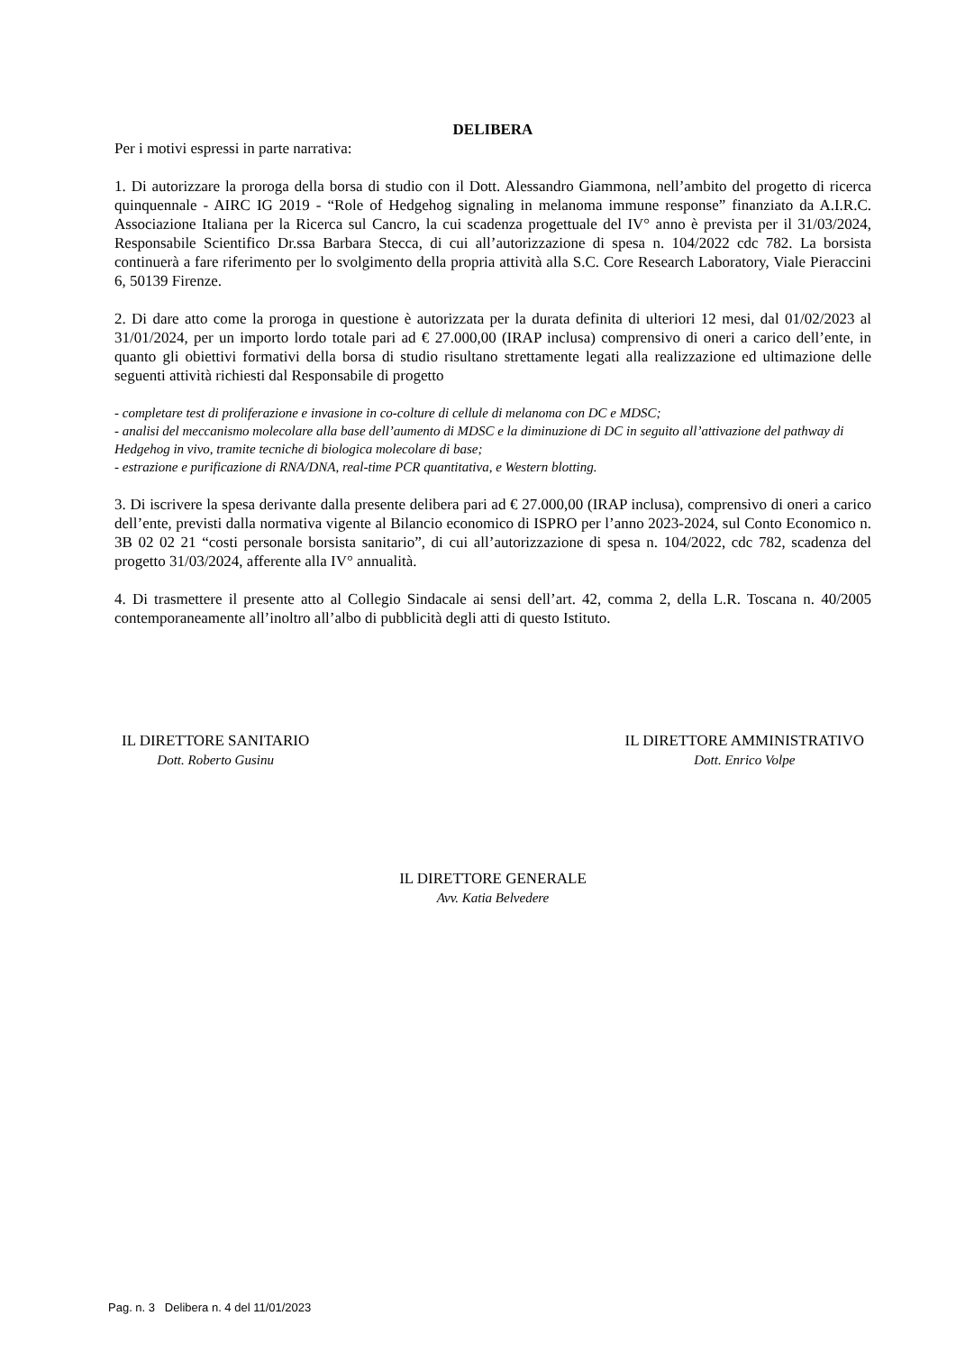DELIBERA
Per i motivi espressi in parte narrativa:
1. Di autorizzare la proroga della borsa di studio con il Dott. Alessandro Giammona, nell’ambito del progetto di ricerca quinquennale - AIRC IG 2019 - “Role of Hedgehog signaling in melanoma immune response” finanziato da A.I.R.C. Associazione Italiana per la Ricerca sul Cancro, la cui scadenza progettuale del IV° anno è prevista per il 31/03/2024, Responsabile Scientifico Dr.ssa Barbara Stecca, di cui all’autorizzazione di spesa n. 104/2022 cdc 782. La borsista continuerà a fare riferimento per lo svolgimento della propria attività alla S.C. Core Research Laboratory, Viale Pieraccini 6, 50139 Firenze.
2. Di dare atto come la proroga in questione è autorizzata per la durata definita di ulteriori 12 mesi, dal 01/02/2023 al 31/01/2024, per un importo lordo totale pari ad € 27.000,00 (IRAP inclusa) comprensivo di oneri a carico dell’ente, in quanto gli obiettivi formativi della borsa di studio risultano strettamente legati alla realizzazione ed ultimazione delle seguenti attività richiesti dal Responsabile di progetto
- completare test di proliferazione e invasione in co-colture di cellule di melanoma con DC e MDSC;
- analisi del meccanismo molecolare alla base dell’aumento di MDSC e la diminuzione di DC in seguito all’attivazione del pathway di Hedgehog in vivo, tramite tecniche di biologica molecolare di base;
- estrazione e purificazione di RNA/DNA, real-time PCR quantitativa, e Western blotting.
3. Di iscrivere la spesa derivante dalla presente delibera pari ad € 27.000,00 (IRAP inclusa), comprensivo di oneri a carico dell’ente, previsti dalla normativa vigente al Bilancio economico di ISPRO per l’anno 2023-2024, sul Conto Economico n. 3B 02 02 21 “costi personale borsista sanitario”, di cui all’autorizzazione di spesa n. 104/2022, cdc 782, scadenza del progetto 31/03/2024, afferente alla IV° annualità.
4. Di trasmettere il presente atto al Collegio Sindacale ai sensi dell’art. 42, comma 2, della L.R. Toscana n. 40/2005 contemporaneamente all’inoltro all’albo di pubblicità degli atti di questo Istituto.
IL DIRETTORE SANITARIO
Dott. Roberto Gusinu
IL DIRETTORE AMMINISTRATIVO
Dott. Enrico Volpe
IL DIRETTORE GENERALE
Avv. Katia Belvedere
Pag. n. 3 Delibera n. 4 del 11/01/2023